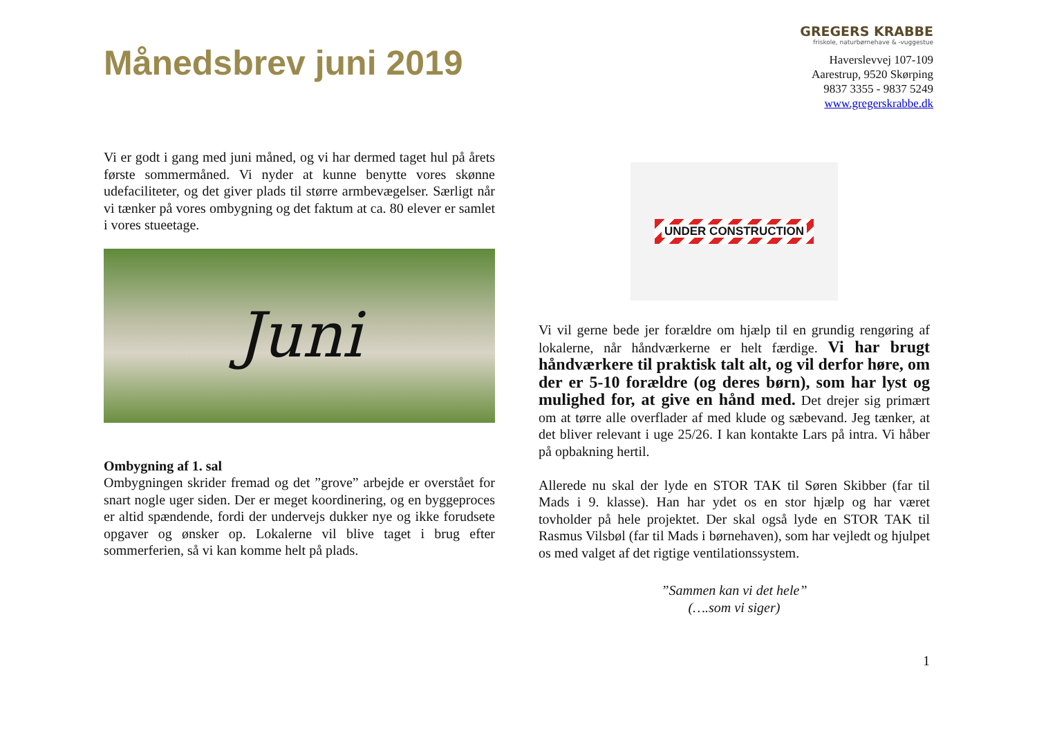Månedsbrev juni 2019
GREGERS KRABBE
friskole, naturbørnehave & -vuggestue
Haverslevvej 107-109
Aarestrup, 9520 Skørping
9837 3355 - 9837 5249
www.gregerskrabbe.dk
Vi er godt i gang med juni måned, og vi har dermed taget hul på årets første sommermåned. Vi nyder at kunne benytte vores skønne udefaciliteter, og det giver plads til større armbevægelser. Særligt når vi tænker på vores ombygning og det faktum at ca. 80 elever er samlet i vores stueetage.
Juni
Ombygning af 1. sal
Ombygningen skrider fremad og det ”grove” arbejde er overstået for snart nogle uger siden. Der er meget koordinering, og en byggeproces er altid spændende, fordi der undervejs dukker nye og ikke forudsete opgaver og ønsker op. Lokalerne vil blive taget i brug efter sommerferien, så vi kan komme helt på plads.
UNDER CONSTRUCTION
Vi vil gerne bede jer forældre om hjælp til en grundig rengøring af lokalerne, når håndværkerne er helt færdige. Vi har brugt håndværkere til praktisk talt alt, og vil derfor høre, om der er 5-10 forældre (og deres børn), som har lyst og mulighed for, at give en hånd med. Det drejer sig primært om at tørre alle overflader af med klude og sæbevand. Jeg tænker, at det bliver relevant i uge 25/26. I kan kontakte Lars på intra. Vi håber på opbakning hertil.
Allerede nu skal der lyde en STOR TAK til Søren Skibber (far til Mads i 9. klasse). Han har ydet os en stor hjælp og har været tovholder på hele projektet. Der skal også lyde en STOR TAK til Rasmus Vilsbøl (far til Mads i børnehaven), som har vejledt og hjulpet os med valget af det rigtige ventilationssystem.
”Sammen kan vi det hele”
(….som vi siger)
1